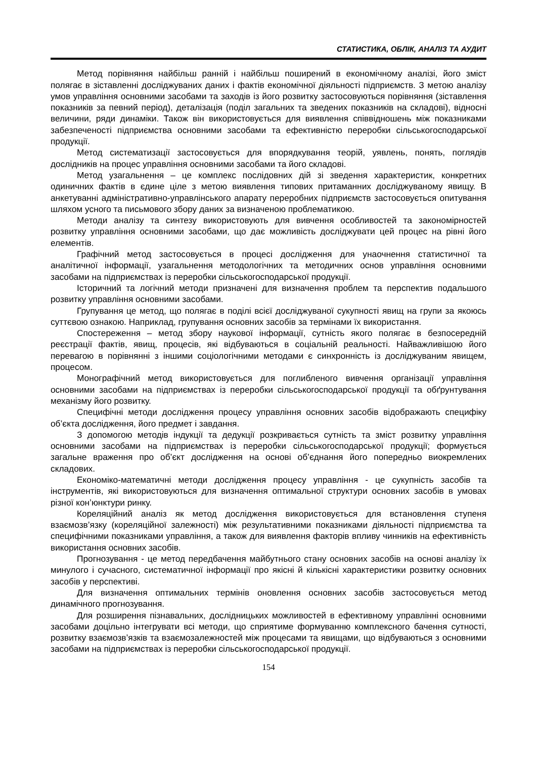СТАТИСТИКА, ОБЛІК, АНАЛІЗ ТА АУДИТ
Метод порівняння найбільш ранній і найбільш поширений в економічному аналізі, його зміст полягає в зіставленні досліджуваних даних і фактів економічної діяльності підприємств. З метою аналізу умов управління основними засобами та заходів із його розвитку застосовуються порівняння (зіставлення показників за певний період), деталізація (поділ загальних та зведених показників на складові), відносні величини, ряди динаміки. Також він використовується для виявлення співвідношень між показниками забезпеченості підприємства основними засобами та ефективністю переробки сільськогосподарської продукції.
Метод систематизації застосовується для впорядкування теорій, уявлень, понять, поглядів дослідників на процес управління основними засобами та його складові.
Метод узагальнення – це комплекс послідовних дій зі зведення характеристик, конкретних одиничних фактів в єдине ціле з метою виявлення типових притаманних досліджуваному явищу. В анкетуванні адміністративно-управлінського апарату переробних підприємств застосовується опитування шляхом усного та письмового збору даних за визначеною проблематикою.
Методи аналізу та синтезу використовують для вивчення особливостей та закономірностей розвитку управління основними засобами, що дає можливість досліджувати цей процес на рівні його елементів.
Графічний метод застосовується в процесі дослідження для унаочнення статистичної та аналітичної інформації, узагальнення методологічних та методичних основ управління основними засобами на підприємствах із переробки сільськогосподарської продукції.
Історичний та логічний методи призначені для визначення проблем та перспектив подальшого розвитку управління основними засобами.
Групування це метод, що полягає в поділі всієї досліджуваної сукупності явищ на групи за якоюсь суттєвою ознакою. Наприклад, групування основних засобів за термінами їх використання.
Спостереження – метод збору наукової інформації, сутність якого полягає в безпосередній реєстрації фактів, явищ, процесів, які відбуваються в соціальній реальності. Найважливішою його перевагою в порівнянні з іншими соціологічними методами є синхронність із досліджуваним явищем, процесом.
Монографічний метод використовується для поглибленого вивчення організації управління основними засобами на підприємствах із переробки сільськогосподарської продукції та обґрунтування механізму його розвитку.
Специфічні методи дослідження процесу управління основних засобів відображають специфіку об’єкта дослідження, його предмет і завдання.
З допомогою методів індукції та дедукції розкривається сутність та зміст розвитку управління основними засобами на підприємствах із переробки сільськогосподарської продукції; формується загальне враження про об’єкт дослідження на основі об’єднання його попередньо виокремлених складових.
Економіко-математичні методи дослідження процесу управління - це сукупність засобів та інструментів, які використовуються для визначення оптимальної структури основних засобів в умовах різної кон’юнктури ринку.
Кореляційний аналіз як метод дослідження використовується для встановлення ступеня взаємозв’язку (кореляційної залежності) між результативними показниками діяльності підприємства та специфічними показниками управління, а також для виявлення факторів впливу чинників на ефективність використання основних засобів.
Прогнозування - це метод передбачення майбутнього стану основних засобів на основі аналізу їх минулого і сучасного, систематичної інформації про якісні й кількісні характеристики розвитку основних засобів у перспективі.
Для визначення оптимальних термінів оновлення основних засобів застосовується метод динамічного прогнозування.
Для розширення пізнавальних, дослідницьких можливостей в ефективному управлінні основними засобами доцільно інтегрувати всі методи, що сприятиме формуванню комплексного бачення сутності, розвитку взаємозв’язків та взаємозалежностей між процесами та явищами, що відбуваються з основними засобами на підприємствах із переробки сільськогосподарської продукції.
154